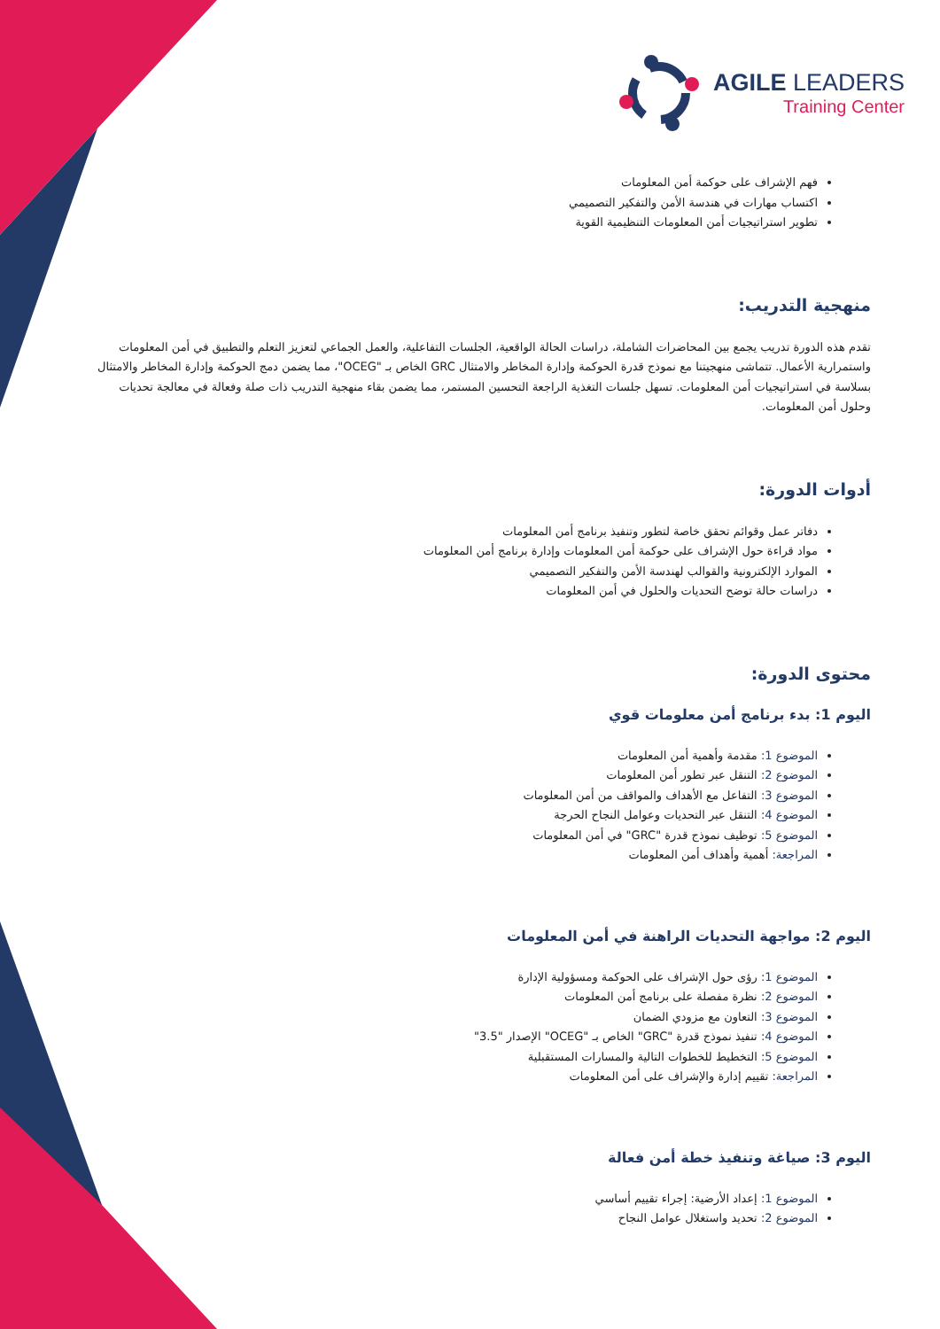AGILE LEADERS
Training Center
فهم الإشراف على حوكمة أمن المعلومات
اكتساب مهارات في هندسة الأمن والتفكير التصميمي
تطوير استراتيجيات أمن المعلومات التنظيمية القوية
منهجية التدريب:
تقدم هذه الدورة تدريب يجمع بين المحاضرات الشاملة، دراسات الحالة الواقعية، الجلسات التفاعلية، والعمل الجماعي لتعزيز التعلم والتطبيق في أمن المعلومات واستمرارية الأعمال. تتماشى منهجيتنا مع نموذج قدرة الحوكمة وإدارة المخاطر والامتثال GRC الخاص بـ "OCEG"، مما يضمن دمج الحوكمة وإدارة المخاطر والامتثال بسلاسة في استراتيجيات أمن المعلومات. تسهل جلسات التغذية الراجعة التحسين المستمر، مما يضمن بقاء منهجية التدريب ذات صلة وفعالة في معالجة تحديات وحلول أمن المعلومات.
أدوات الدورة:
دفاتر عمل وقوائم تحقق خاصة لتطور وتنفيذ برنامج أمن المعلومات
مواد قراءة حول الإشراف على حوكمة أمن المعلومات وإدارة برنامج أمن المعلومات
الموارد الإلكترونية والقوالب لهندسة الأمن والتفكير التصميمي
دراسات حالة توضح التحديات والحلول في أمن المعلومات
محتوى الدورة:
اليوم 1: بدء برنامج أمن معلومات قوي
الموضوع 1: مقدمة وأهمية أمن المعلومات
الموضوع 2: التنقل عبر تطور أمن المعلومات
الموضوع 3: التفاعل مع الأهداف والمواقف من أمن المعلومات
الموضوع 4: التنقل عبر التحديات وعوامل النجاح الحرجة
الموضوع 5: توظيف نموذج قدرة "GRC" في أمن المعلومات
المراجعة: أهمية وأهداف أمن المعلومات
اليوم 2: مواجهة التحديات الراهنة في أمن المعلومات
الموضوع 1: رؤى حول الإشراف على الحوكمة ومسؤولية الإدارة
الموضوع 2: نظرة مفصلة على برنامج أمن المعلومات
الموضوع 3: التعاون مع مزودي الضمان
الموضوع 4: تنفيذ نموذج قدرة "GRC" الخاص بـ "OCEG" الإصدار "3.5"
الموضوع 5: التخطيط للخطوات التالية والمسارات المستقبلية
المراجعة: تقييم إدارة والإشراف على أمن المعلومات
اليوم 3: صياغة وتنفيذ خطة أمن فعالة
الموضوع 1: إعداد الأرضية: إجراء تقييم أساسي
الموضوع 2: تحديد واستغلال عوامل النجاح